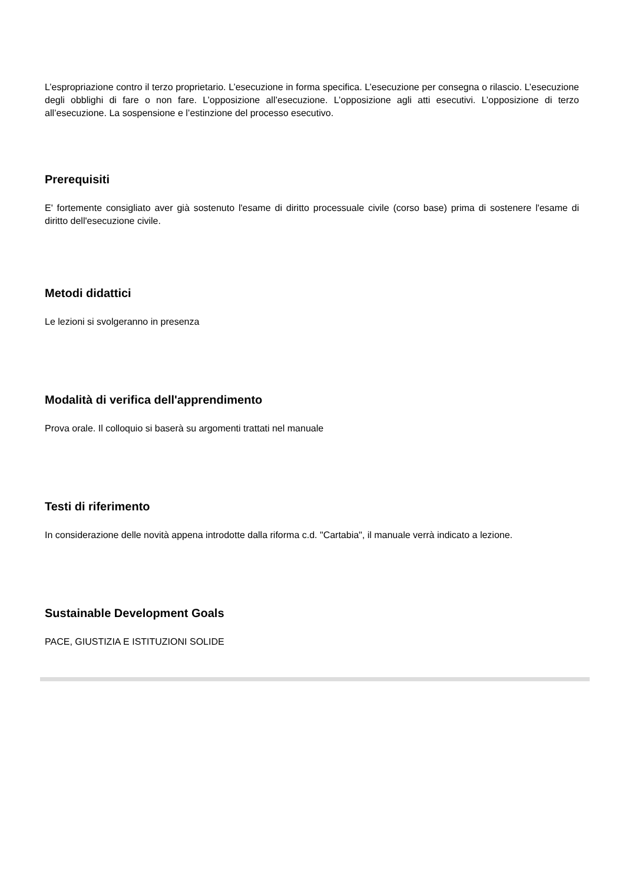L’espropriazione contro il terzo proprietario. L’esecuzione in forma specifica. L’esecuzione per consegna o rilascio. L’esecuzione degli obblighi di fare o non fare. L’opposizione all’esecuzione. L’opposizione agli atti esecutivi. L’opposizione di terzo all’esecuzione. La sospensione e l’estinzione del processo esecutivo.
Prerequisiti
E' fortemente consigliato aver già sostenuto l'esame di diritto processuale civile (corso base) prima di sostenere l'esame di diritto dell'esecuzione civile.
Metodi didattici
Le lezioni si svolgeranno in presenza
Modalità di verifica dell'apprendimento
Prova orale. Il colloquio si baserà su argomenti trattati nel manuale
Testi di riferimento
In considerazione delle novità appena introdotte dalla riforma c.d. "Cartabia", il manuale verrà indicato a lezione.
Sustainable Development Goals
PACE, GIUSTIZIA E ISTITUZIONI SOLIDE